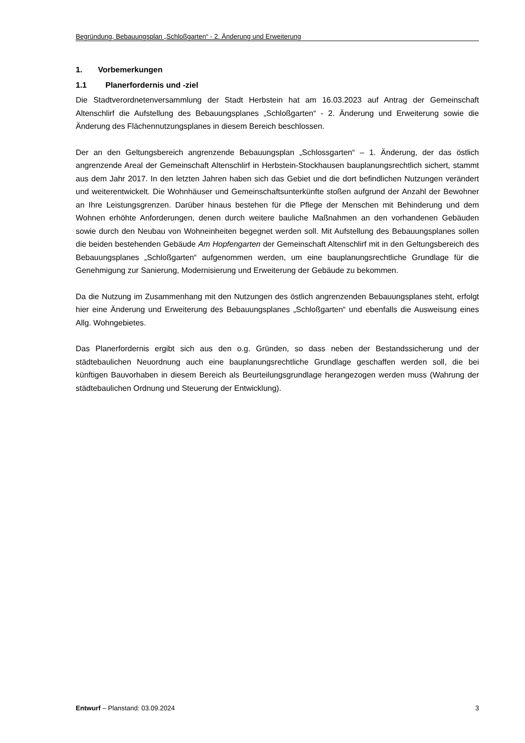Begründung, Bebauungsplan „Schloßgarten“ - 2. Änderung und Erweiterung
1. Vorbemerkungen
1.1 Planerfordernis und -ziel
Die Stadtverordnetenversammlung der Stadt Herbstein hat am 16.03.2023 auf Antrag der Gemeinschaft Altenschlirf die Aufstellung des Bebauungsplanes „Schloßgarten“ - 2. Änderung und Erweiterung sowie die Änderung des Flächennutzungsplanes in diesem Bereich beschlossen.
Der an den Geltungsbereich angrenzende Bebauungsplan „Schlossgarten“ – 1. Änderung, der das östlich angrenzende Areal der Gemeinschaft Altenschlirf in Herbstein-Stockhausen bauplanungsrechtlich sichert, stammt aus dem Jahr 2017. In den letzten Jahren haben sich das Gebiet und die dort befindlichen Nutzungen verändert und weiterentwickelt. Die Wohnhäuser und Gemeinschaftsunterkünfte stoßen aufgrund der Anzahl der Bewohner an Ihre Leistungsgrenzen. Darüber hinaus bestehen für die Pflege der Menschen mit Behinderung und dem Wohnen erhöhte Anforderungen, denen durch weitere bauliche Maßnahmen an den vorhandenen Gebäuden sowie durch den Neubau von Wohneinheiten begegnet werden soll. Mit Aufstellung des Bebauungsplanes sollen die beiden bestehenden Gebäude Am Hopfengarten der Gemeinschaft Altenschlirf mit in den Geltungsbereich des Bebauungsplanes „Schloßgarten“ aufgenommen werden, um eine bauplanungsrechtliche Grundlage für die Genehmigung zur Sanierung, Modernisierung und Erweiterung der Gebäude zu bekommen.
Da die Nutzung im Zusammenhang mit den Nutzungen des östlich angrenzenden Bebauungsplanes steht, erfolgt hier eine Änderung und Erweiterung des Bebauungsplanes „Schloßgarten“ und ebenfalls die Ausweisung eines Allg. Wohngebietes.
Das Planerfordernis ergibt sich aus den o.g. Gründen, so dass neben der Bestandssicherung und der städtebaulichen Neuordnung auch eine bauplanungsrechtliche Grundlage geschaffen werden soll, die bei künftigen Bauvorhaben in diesem Bereich als Beurteilungsgrundlage herangezogen werden muss (Wahrung der städtebaulichen Ordnung und Steuerung der Entwicklung).
Entwurf – Planstand: 03.09.2024
3